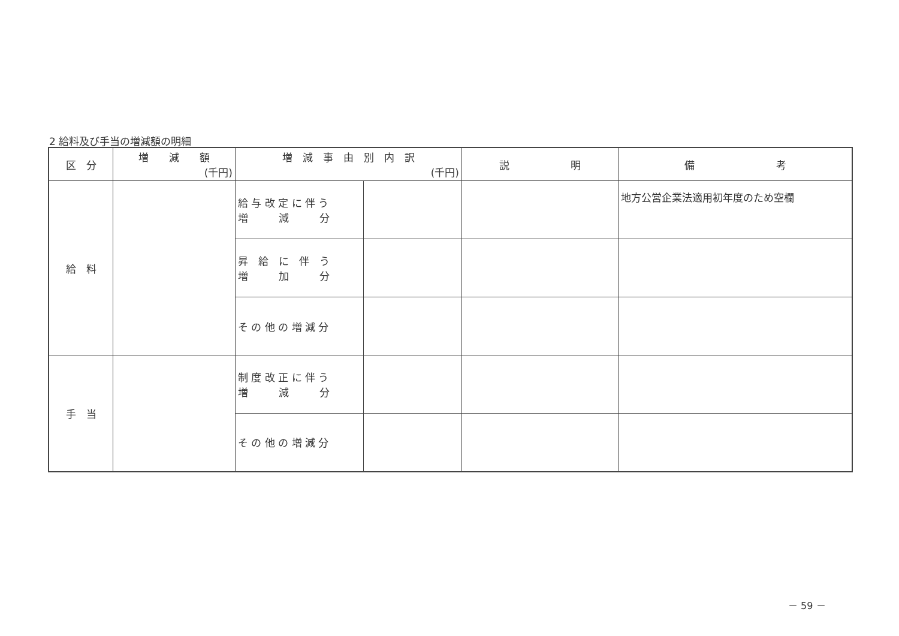2 給料及び手当の増減額の明細
| 区 分 | 増 減 額 (千円) | 増 減 事 由 別 内 訳 (千円) | | 説 明 | 備 考 |
| --- | --- | --- | --- | --- | --- |
| 給 料 | | 給 与 改 定 に 伴 う 増 減 分 | | | 地方公営企業法適用初年度のため空欄 |
| | | 昇 給 に 伴 う 増 加 分 | | | |
| | | そ の 他 の 増 減 分 | | | |
| 手 当 | | 制 度 改 正 に 伴 う 増 減 分 | | | |
| | | そ の 他 の 増 減 分 | | | |
－ 59 －